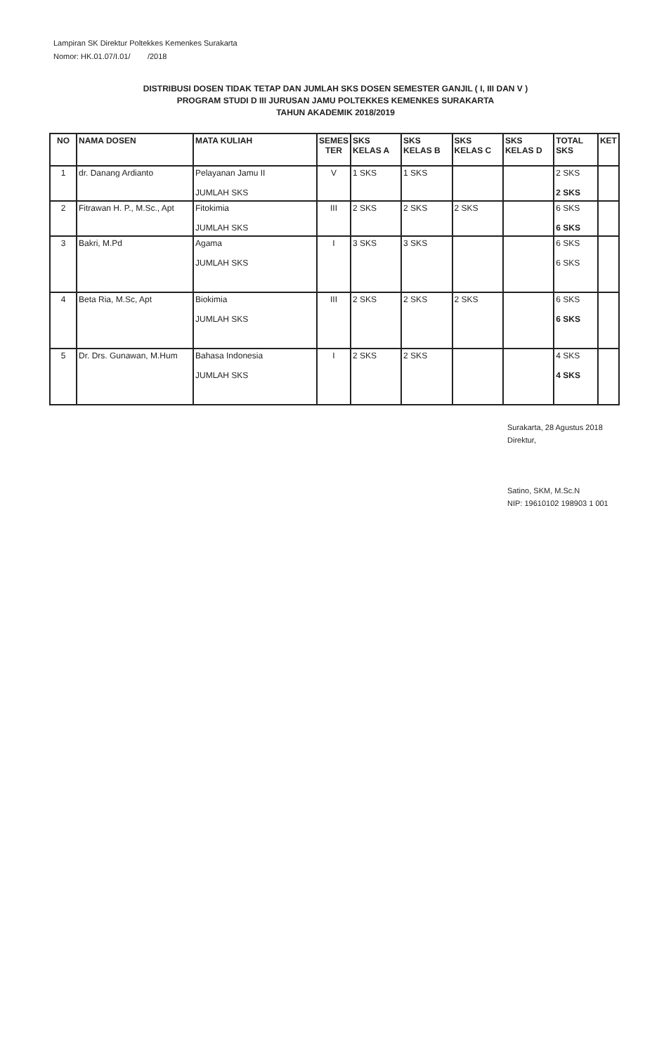Lampiran SK Direktur Poltekkes Kemenkes Surakarta
Nomor: HK.01.07/I.01/ /2018
DISTRIBUSI DOSEN TIDAK TETAP DAN JUMLAH SKS DOSEN SEMESTER GANJIL ( I, III DAN V )
PROGRAM STUDI D III JURUSAN JAMU POLTEKKES KEMENKES SURAKARTA
TAHUN AKADEMIK 2018/2019
| NO | NAMA DOSEN | MATA KULIAH | SEMES TER | SKS KELAS A | SKS KELAS B | SKS KELAS C | SKS KELAS D | TOTAL SKS | KET |
| --- | --- | --- | --- | --- | --- | --- | --- | --- | --- |
| 1 | dr. Danang Ardianto | Pelayanan Jamu II JUMLAH SKS | V | 1 SKS | 1 SKS | | | 2 SKS 2 SKS | |
| 2 | Fitrawan H. P., M.Sc., Apt | Fitokimia JUMLAH SKS | III | 2 SKS | 2 SKS | 2 SKS | | 6 SKS 6 SKS | |
| 3 | Bakri, M.Pd | Agama JUMLAH SKS | I | 3 SKS | 3 SKS | | | 6 SKS 6 SKS | |
| 4 | Beta Ria, M.Sc, Apt | Biokimia JUMLAH SKS | III | 2 SKS | 2 SKS | 2 SKS | | 6 SKS 6 SKS | |
| 5 | Dr. Drs. Gunawan, M.Hum | Bahasa Indonesia JUMLAH SKS | I | 2 SKS | 2 SKS | | | 4 SKS 4 SKS | |
Surakarta, 28 Agustus 2018
Direktur,
Satino, SKM, M.Sc.N
NIP: 19610102 198903 1 001